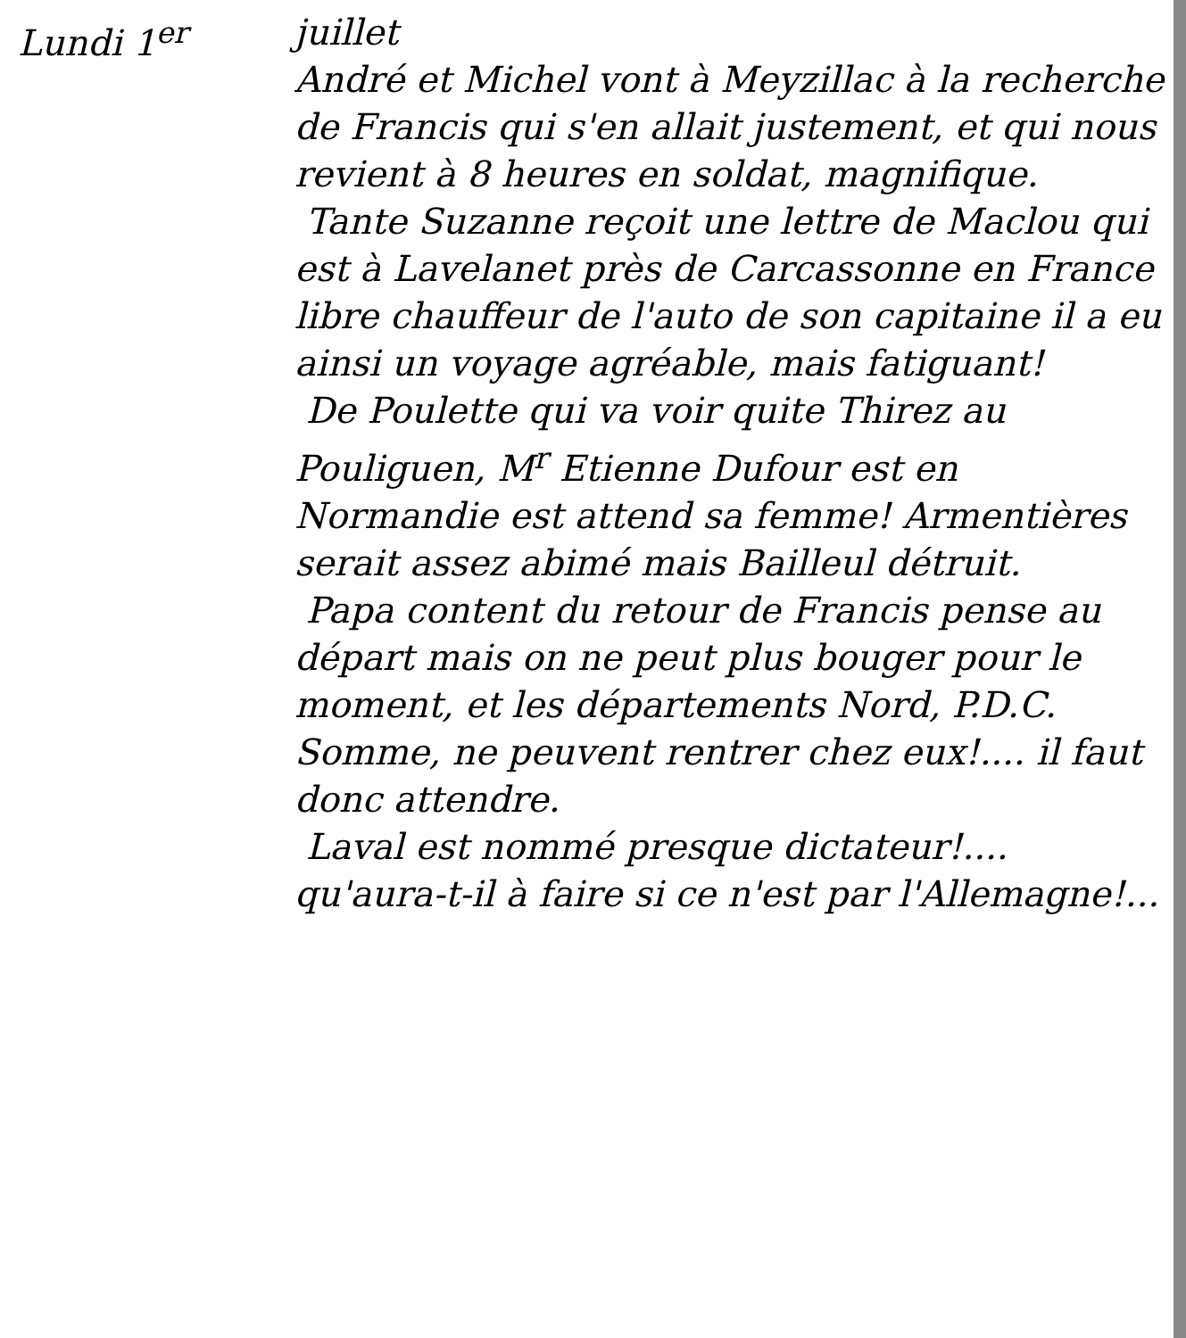Lundi 1<sup>er</sup> juillet
André et Michel vont à Meyzillac à la recherche de Francis qui s'en allait justement, et qui nous revient à 8 heures en soldat, magnifique.
Tante Suzanne reçoit une lettre de Maclou qui est à Lavelanet près de Carcassonne en France libre chauffeur de l'auto de son capitaine il a eu ainsi un voyage agréable, mais fatiguant!
De Poulette qui va voir quite Thirez au Pouliguen, M<sup>r</sup> Etienne Dufour est en Normandie est attend sa femme! Armentières serait assez abimé mais Bailleul détruit.
Papa content du retour de Francis pense au départ mais on ne peut plus bouger pour le moment, et les départements Nord, P.D.C. Somme, ne peuvent rentrer chez eux!.... il faut donc attendre.
Laval est nommé presque dictateur!.... qu'aura-t-il à faire si ce n'est par l'Allemagne!...